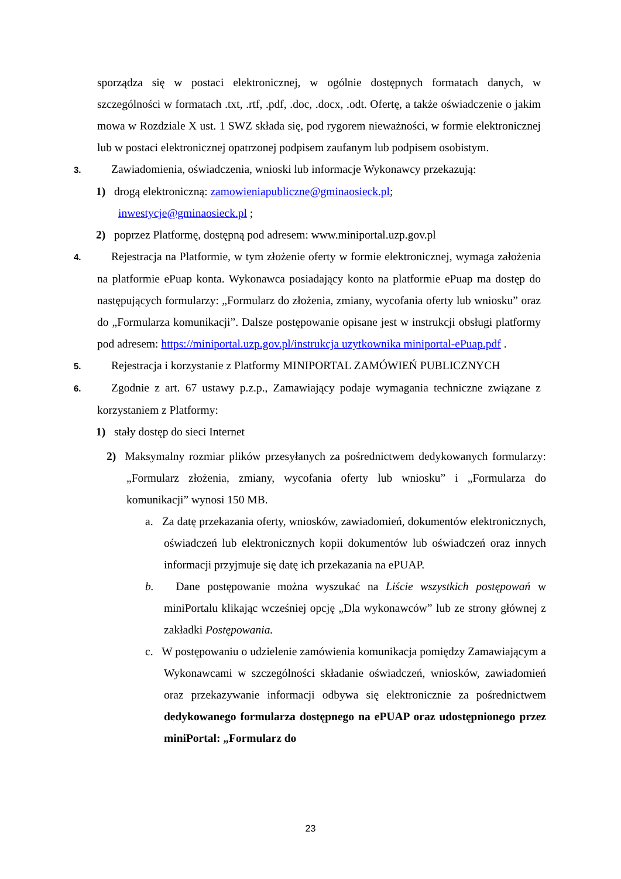sporządza się w postaci elektronicznej, w ogólnie dostępnych formatach danych, w szczególności w formatach .txt, .rtf, .pdf, .doc, .docx, .odt. Ofertę, a także oświadczenie o jakim mowa w Rozdziale X ust. 1 SWZ składa się, pod rygorem nieważności, w formie elektronicznej lub w postaci elektronicznej opatrzonej podpisem zaufanym lub podpisem osobistym.
3. Zawiadomienia, oświadczenia, wnioski lub informacje Wykonawcy przekazują:
1) drogą elektroniczną: zamowieniapubliczne@gminaosieck.pl;
inwestycje@gminaosieck.pl ;
2) poprzez Platformę, dostępną pod adresem: www.miniportal.uzp.gov.pl
4. Rejestracja na Platformie, w tym złożenie oferty w formie elektronicznej, wymaga założenia na platformie ePuap konta. Wykonawca posiadający konto na platformie ePuap ma dostęp do następujących formularzy: „Formularz do złożenia, zmiany, wycofania oferty lub wniosku” oraz do „Formularza komunikacji”. Dalsze postępowanie opisane jest w instrukcji obsługi platformy pod adresem: https://miniportal.uzp.gov.pl/instrukcja uzytkownika miniportal-ePuap.pdf .
5. Rejestracja i korzystanie z Platformy MINIPORTAL ZAMÓWIEŃ PUBLICZNYCH
6. Zgodnie z art. 67 ustawy p.z.p., Zamawiający podaje wymagania techniczne związane z korzystaniem z Platformy:
1) stały dostęp do sieci Internet
2) Maksymalny rozmiar plików przesyłanych za pośrednictwem dedykowanych formularzy: „Formularz złożenia, zmiany, wycofania oferty lub wniosku” i „Formularza do komunikacji” wynosi 150 MB.
a. Za datę przekazania oferty, wniosków, zawiadomień, dokumentów elektronicznych, oświadczeń lub elektronicznych kopii dokumentów lub oświadczeń oraz innych informacji przyjmuje się datę ich przekazania na ePUAP.
b. Dane postępowanie można wyszukać na Liście wszystkich postępowań w miniPortalu klikając wcześniej opcję „Dla wykonawców” lub ze strony głównej z zakładki Postępowania.
c. W postępowaniu o udzielenie zamówienia komunikacja pomiędzy Zamawiającym a Wykonawcami w szczególności składanie oświadczeń, wniosków, zawiadomień oraz przekazywanie informacji odbywa się elektronicznie za pośrednictwem dedykowanego formularza dostępnego na ePUAP oraz udostępnionego przez miniPortal: „Formularz do
23